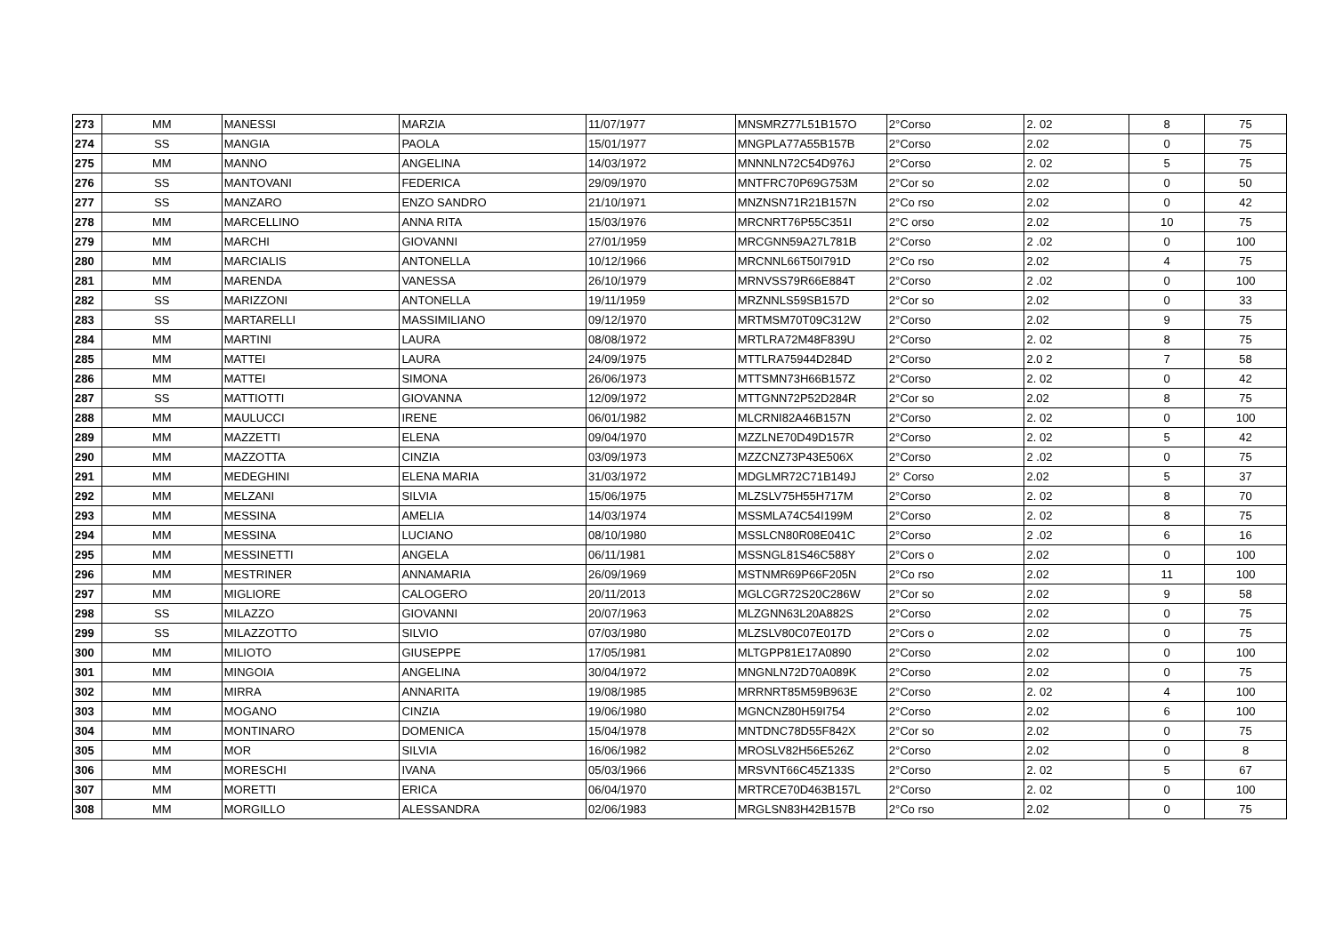| 273 | MM | MANESSI | MARZIA | 11/07/1977 | MNSMRZ77L51B157O | 2°Corso | 2. 02 | 8 | 75 |
| 274 | SS | MANGIA | PAOLA | 15/01/1977 | MNGPLA77A55B157B | 2°Corso | 2.02 | 0 | 75 |
| 275 | MM | MANNO | ANGELINA | 14/03/1972 | MNNNLN72C54D976J | 2°Corso | 2. 02 | 5 | 75 |
| 276 | SS | MANTOVANI | FEDERICA | 29/09/1970 | MNTFRC70P69G753M | 2°Cor so | 2.02 | 0 | 50 |
| 277 | SS | MANZARO | ENZO SANDRO | 21/10/1971 | MNZNSN71R21B157N | 2°Co rso | 2.02 | 0 | 42 |
| 278 | MM | MARCELLINO | ANNA RITA | 15/03/1976 | MRCNRT76P55C351I | 2°C orso | 2.02 | 10 | 75 |
| 279 | MM | MARCHI | GIOVANNI | 27/01/1959 | MRCGNN59A27L781B | 2°Corso | 2 .02 | 0 | 100 |
| 280 | MM | MARCIALIS | ANTONELLA | 10/12/1966 | MRCNNL66T50I791D | 2°Co rso | 2.02 | 4 | 75 |
| 281 | MM | MARENDA | VANESSA | 26/10/1979 | MRNVSS79R66E884T | 2°Corso | 2 .02 | 0 | 100 |
| 282 | SS | MARIZZONI | ANTONELLA | 19/11/1959 | MRZNNLS59SB157D | 2°Cor so | 2.02 | 0 | 33 |
| 283 | SS | MARTARELLI | MASSIMILIANO | 09/12/1970 | MRTMSM70T09C312W | 2°Corso | 2.02 | 9 | 75 |
| 284 | MM | MARTINI | LAURA | 08/08/1972 | MRTLRA72M48F839U | 2°Corso | 2. 02 | 8 | 75 |
| 285 | MM | MATTEI | LAURA | 24/09/1975 | MTTLRA75944D284D | 2°Corso | 2.0 2 | 7 | 58 |
| 286 | MM | MATTEI | SIMONA | 26/06/1973 | MTTSMN73H66B157Z | 2°Corso | 2. 02 | 0 | 42 |
| 287 | SS | MATTIOTTI | GIOVANNA | 12/09/1972 | MTTGNN72P52D284R | 2°Cor so | 2.02 | 8 | 75 |
| 288 | MM | MAULUCCI | IRENE | 06/01/1982 | MLCRNI82A46B157N | 2°Corso | 2. 02 | 0 | 100 |
| 289 | MM | MAZZETTI | ELENA | 09/04/1970 | MZZLNE70D49D157R | 2°Corso | 2. 02 | 5 | 42 |
| 290 | MM | MAZZOTTA | CINZIA | 03/09/1973 | MZZCNZ73P43E506X | 2°Corso | 2 .02 | 0 | 75 |
| 291 | MM | MEDEGHINI | ELENA MARIA | 31/03/1972 | MDGLMR72C71B149J | 2° Corso | 2.02 | 5 | 37 |
| 292 | MM | MELZANI | SILVIA | 15/06/1975 | MLZSLV75H55H717M | 2°Corso | 2. 02 | 8 | 70 |
| 293 | MM | MESSINA | AMELIA | 14/03/1974 | MSSMLA74C54I199M | 2°Corso | 2. 02 | 8 | 75 |
| 294 | MM | MESSINA | LUCIANO | 08/10/1980 | MSSLCN80R08E041C | 2°Corso | 2 .02 | 6 | 16 |
| 295 | MM | MESSINETTI | ANGELA | 06/11/1981 | MSSNGL81S46C588Y | 2°Cors o | 2.02 | 0 | 100 |
| 296 | MM | MESTRINER | ANNAMARIA | 26/09/1969 | MSTNMR69P66F205N | 2°Co rso | 2.02 | 11 | 100 |
| 297 | MM | MIGLIORE | CALOGERO | 20/11/2013 | MGLCGR72S20C286W | 2°Cor so | 2.02 | 9 | 58 |
| 298 | SS | MILAZZO | GIOVANNI | 20/07/1963 | MLZGNN63L20A882S | 2°Corso | 2.02 | 0 | 75 |
| 299 | SS | MILAZZOTTO | SILVIO | 07/03/1980 | MLZSLV80C07E017D | 2°Cors o | 2.02 | 0 | 75 |
| 300 | MM | MILIOTO | GIUSEPPE | 17/05/1981 | MLTGPP81E17A0890 | 2°Corso | 2.02 | 0 | 100 |
| 301 | MM | MINGOIA | ANGELINA | 30/04/1972 | MNGNLN72D70A089K | 2°Corso | 2.02 | 0 | 75 |
| 302 | MM | MIRRA | ANNARITA | 19/08/1985 | MRRNRT85M59B963E | 2°Corso | 2. 02 | 4 | 100 |
| 303 | MM | MOGANO | CINZIA | 19/06/1980 | MGNCNZ80H59I754 | 2°Corso | 2.02 | 6 | 100 |
| 304 | MM | MONTINARO | DOMENICA | 15/04/1978 | MNTDNC78D55F842X | 2°Cor so | 2.02 | 0 | 75 |
| 305 | MM | MOR | SILVIA | 16/06/1982 | MROSLV82H56E526Z | 2°Corso | 2.02 | 0 | 8 |
| 306 | MM | MORESCHI | IVANA | 05/03/1966 | MRSVNT66C45Z133S | 2°Corso | 2. 02 | 5 | 67 |
| 307 | MM | MORETTI | ERICA | 06/04/1970 | MRTRCE70D463B157L | 2°Corso | 2. 02 | 0 | 100 |
| 308 | MM | MORGILLO | ALESSANDRA | 02/06/1983 | MRGLSN83H42B157B | 2°Co rso | 2.02 | 0 | 75 |